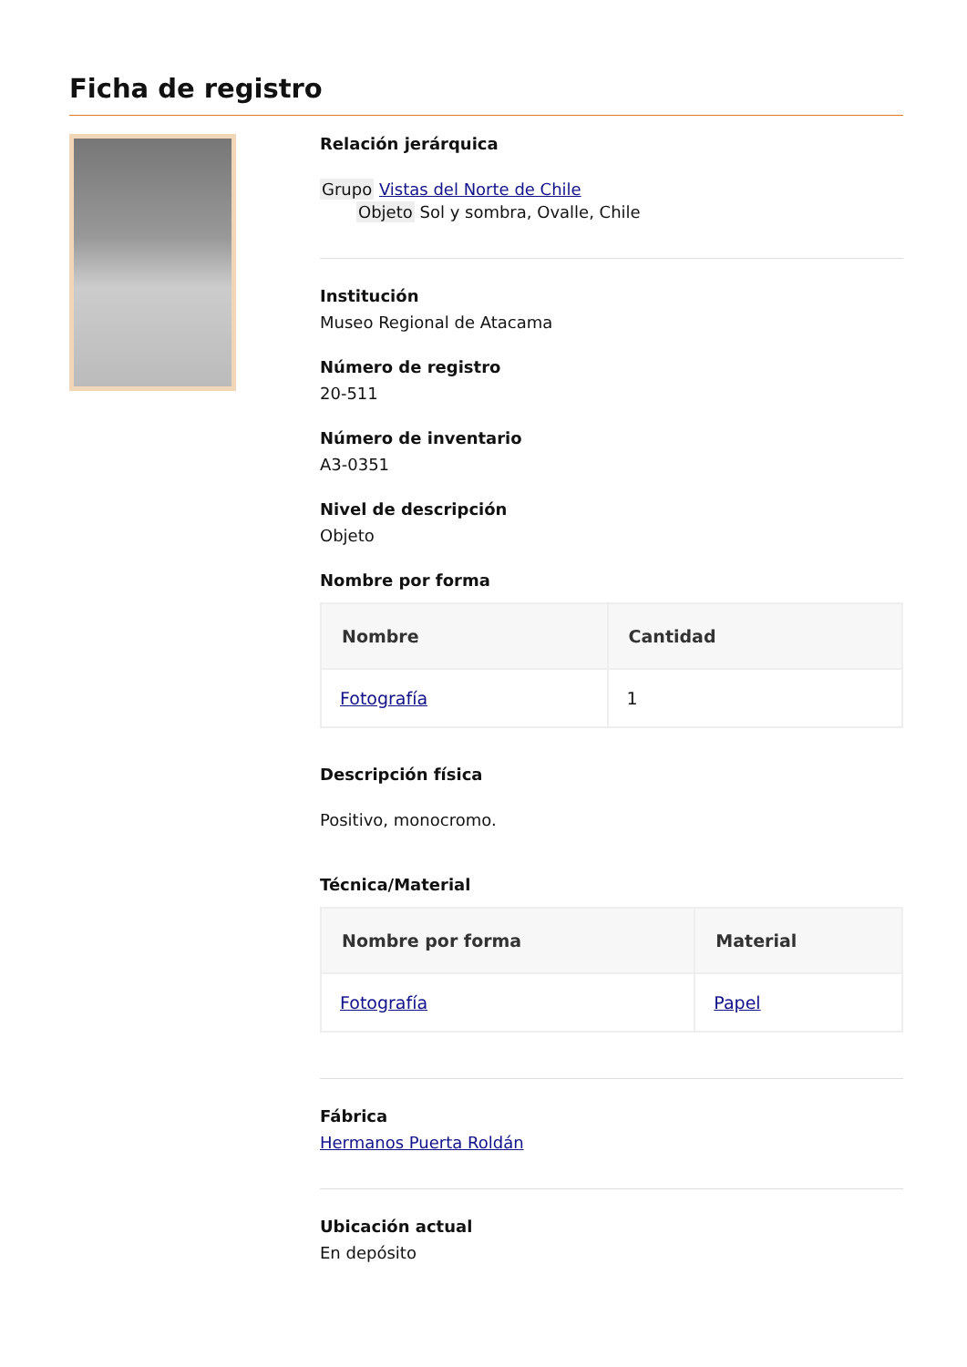Ficha de registro
Relación jerárquica
Grupo Vistas del Norte de Chile
Objeto Sol y sombra, Ovalle, Chile
Institución
Museo Regional de Atacama
Número de registro
20-511
Número de inventario
A3-0351
Nivel de descripción
Objeto
Nombre por forma
| Nombre | Cantidad |
| --- | --- |
| Fotografía | 1 |
Descripción física
Positivo, monocromo.
Técnica/Material
| Nombre por forma | Material |
| --- | --- |
| Fotografía | Papel |
Fábrica
Hermanos Puerta Roldán
Ubicación actual
En depósito